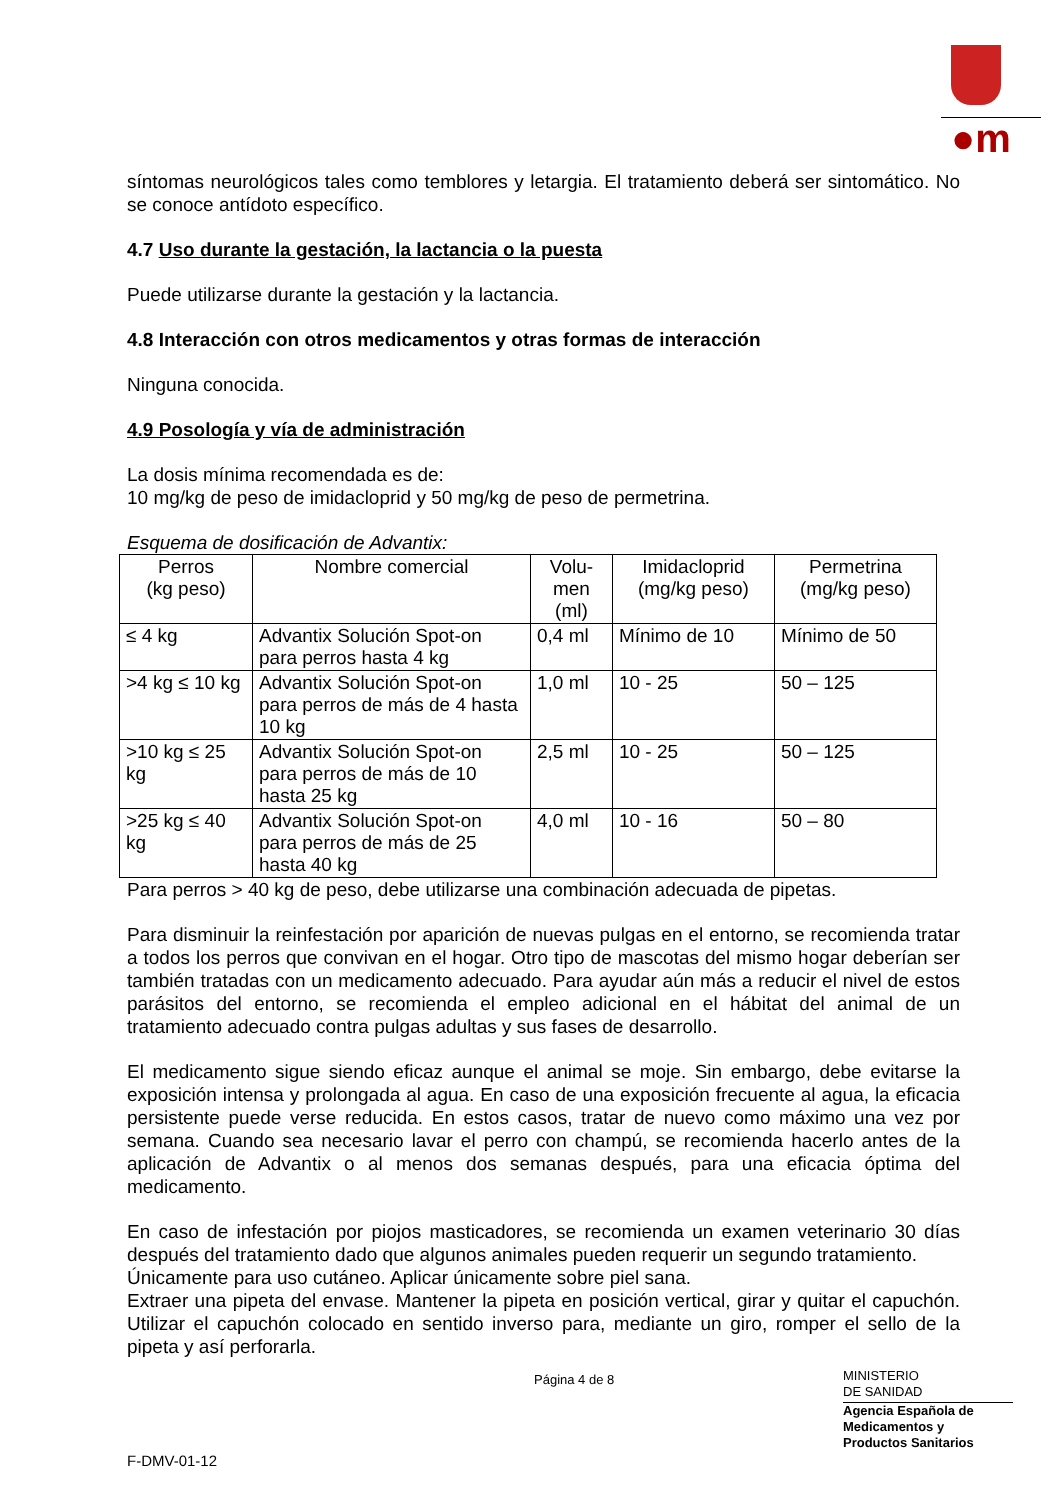●m
síntomas neurológicos tales como temblores y letargia. El tratamiento deberá ser sintomático. No se conoce antídoto específico.
4.7 Uso durante la gestación, la lactancia o la puesta
Puede utilizarse durante la gestación y la lactancia.
4.8 Interacción con otros medicamentos y otras formas de interacción
Ninguna conocida.
4.9 Posología y vía de administración
La dosis mínima recomendada es de:
10 mg/kg de peso de imidacloprid y 50 mg/kg de peso de permetrina.
Esquema de dosificación de Advantix:
| Perros (kg peso) | Nombre comercial | Volu- men (ml) | Imidacloprid (mg/kg peso) | Permetrina (mg/kg peso) |
| --- | --- | --- | --- | --- |
| ≤ 4 kg | Advantix Solución Spot-on para perros hasta 4 kg | 0,4 ml | Mínimo de 10 | Mínimo de 50 |
| >4 kg ≤ 10 kg | Advantix Solución Spot-on para perros de más de 4 hasta 10 kg | 1,0 ml | 10 - 25 | 50 – 125 |
| >10 kg ≤ 25 kg | Advantix Solución Spot-on para perros de más de 10 hasta 25 kg | 2,5 ml | 10 - 25 | 50 – 125 |
| >25 kg ≤ 40 kg | Advantix Solución Spot-on para perros de más de 25 hasta 40 kg | 4,0 ml | 10 - 16 | 50 – 80 |
Para perros > 40 kg de peso, debe utilizarse una combinación adecuada de pipetas.
Para disminuir la reinfestación por aparición de nuevas pulgas en el entorno, se recomienda tratar a todos los perros que convivan en el hogar. Otro tipo de mascotas del mismo hogar deberían ser también tratadas con un medicamento adecuado. Para ayudar aún más a reducir el nivel de estos parásitos del entorno, se recomienda el empleo adicional en el hábitat del animal de un tratamiento adecuado contra pulgas adultas y sus fases de desarrollo.
El medicamento sigue siendo eficaz aunque el animal se moje. Sin embargo, debe evitarse la exposición intensa y prolongada al agua. En caso de una exposición frecuente al agua, la eficacia persistente puede verse reducida. En estos casos, tratar de nuevo como máximo una vez por semana. Cuando sea necesario lavar el perro con champú, se recomienda hacerlo antes de la aplicación de Advantix o al menos dos semanas después, para una eficacia óptima del medicamento.
En caso de infestación por piojos masticadores, se recomienda un examen veterinario 30 días después del tratamiento dado que algunos animales pueden requerir un segundo tratamiento.
Únicamente para uso cutáneo. Aplicar únicamente sobre piel sana.
Extraer una pipeta del envase. Mantener la pipeta en posición vertical, girar y quitar el capuchón. Utilizar el capuchón colocado en sentido inverso para, mediante un giro, romper el sello de la pipeta y así perforarla.
Página 4 de 8
MINISTERIO
DE SANIDAD
Agencia Española de
Medicamentos y
Productos Sanitarios
F-DMV-01-12